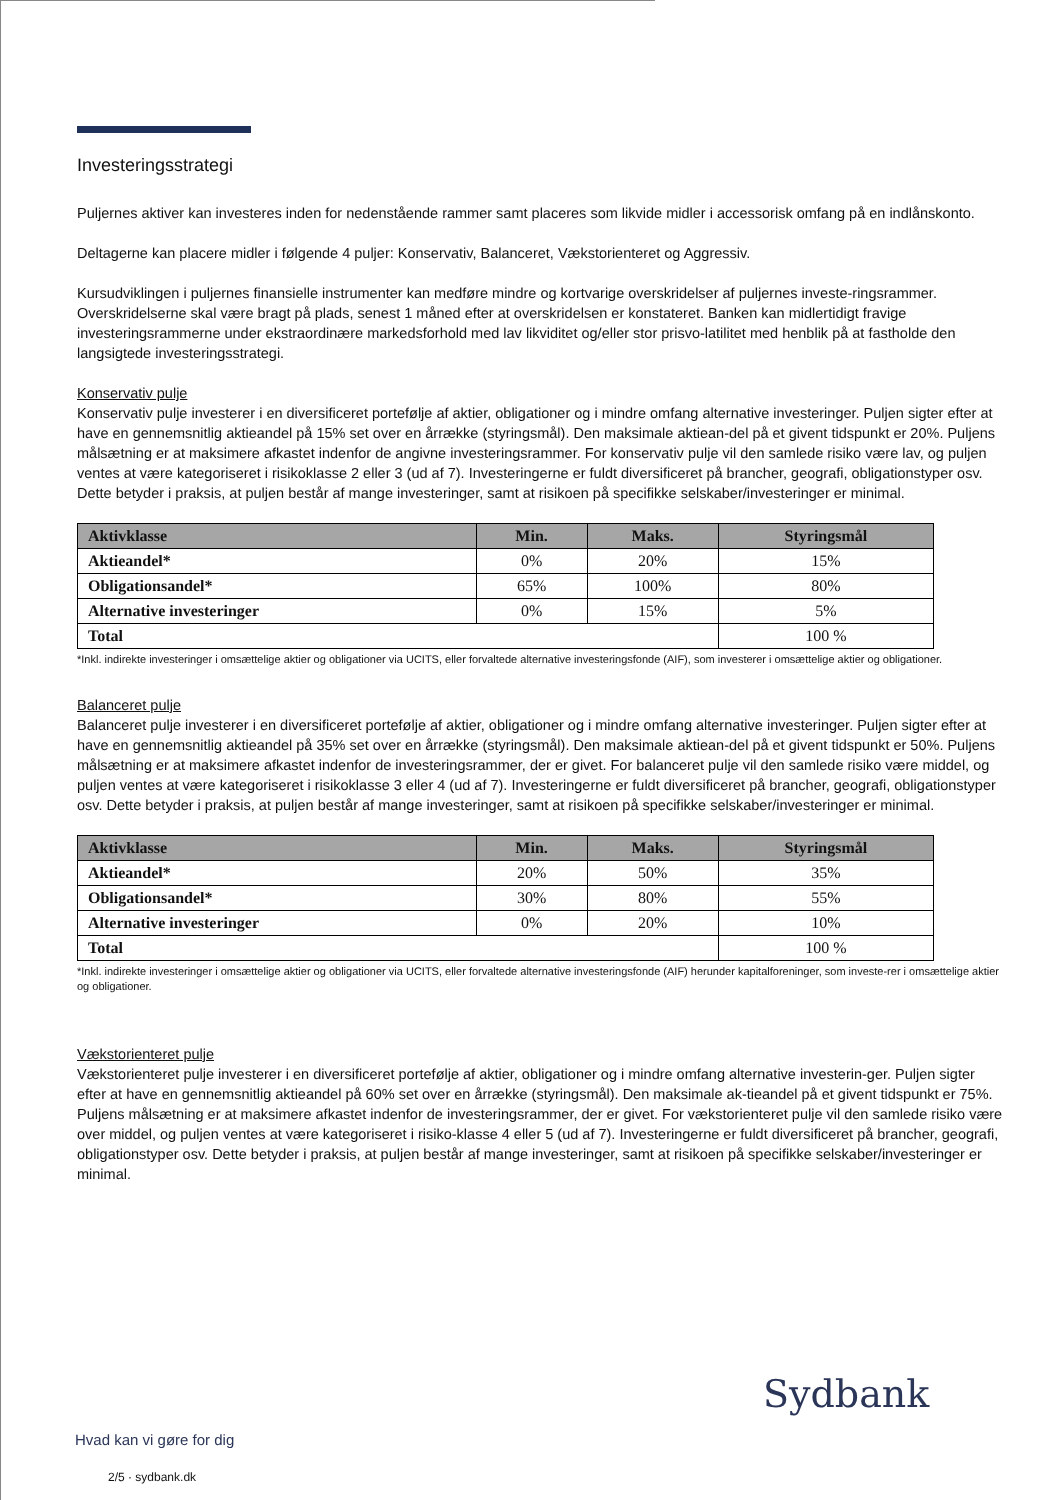Investeringsstrategi
Puljernes aktiver kan investeres inden for nedenstående rammer samt placeres som likvide midler i accessorisk omfang på en indlånskonto.
Deltagerne kan placere midler i følgende 4 puljer: Konservativ, Balanceret, Vækstorienteret og Aggressiv.
Kursudviklingen i puljernes finansielle instrumenter kan medføre mindre og kortvarige overskridelser af puljernes investe-ringsrammer. Overskridelserne skal være bragt på plads, senest 1 måned efter at overskridelsen er konstateret. Banken kan midlertidigt fravige investeringsrammerne under ekstraordinære markedsforhold med lav likviditet og/eller stor prisvo-latilitet med henblik på at fastholde den langsigtede investeringsstrategi.
Konservativ pulje
Konservativ pulje investerer i en diversificeret portefølje af aktier, obligationer og i mindre omfang alternative investeringer. Puljen sigter efter at have en gennemsnitlig aktieandel på 15% set over en årrække (styringsmål). Den maksimale aktiean-del på et givent tidspunkt er 20%. Puljens målsætning er at maksimere afkastet indenfor de angivne investeringsrammer. For konservativ pulje vil den samlede risiko være lav, og puljen ventes at være kategoriseret i risikoklasse 2 eller 3 (ud af 7). Investeringerne er fuldt diversificeret på brancher, geografi, obligationstyper osv. Dette betyder i praksis, at puljen består af mange investeringer, samt at risikoen på specifikke selskaber/investeringer er minimal.
| Aktivklasse | Min. | Maks. | Styringsmål |
| --- | --- | --- | --- |
| Aktieandel* | 0% | 20% | 15% |
| Obligationsandel* | 65% | 100% | 80% |
| Alternative investeringer | 0% | 15% | 5% |
| Total | | | 100 % |
*Inkl. indirekte investeringer i omsættelige aktier og obligationer via UCITS, eller forvaltede alternative investeringsfonde (AIF), som investerer i omsættelige aktier og obligationer.
Balanceret pulje
Balanceret pulje investerer i en diversificeret portefølje af aktier, obligationer og i mindre omfang alternative investeringer. Puljen sigter efter at have en gennemsnitlig aktieandel på 35% set over en årrække (styringsmål). Den maksimale aktiean-del på et givent tidspunkt er 50%. Puljens målsætning er at maksimere afkastet indenfor de investeringsrammer, der er givet. For balanceret pulje vil den samlede risiko være middel, og puljen ventes at være kategoriseret i risikoklasse 3 eller 4 (ud af 7). Investeringerne er fuldt diversificeret på brancher, geografi, obligationstyper osv. Dette betyder i praksis, at puljen består af mange investeringer, samt at risikoen på specifikke selskaber/investeringer er minimal.
| Aktivklasse | Min. | Maks. | Styringsmål |
| --- | --- | --- | --- |
| Aktieandel* | 20% | 50% | 35% |
| Obligationsandel* | 30% | 80% | 55% |
| Alternative investeringer | 0% | 20% | 10% |
| Total | | | 100 % |
*Inkl. indirekte investeringer i omsættelige aktier og obligationer via UCITS, eller forvaltede alternative investeringsfonde (AIF) herunder kapitalforeninger, som investe-rer i omsættelige aktier og obligationer.
Vækstorienteret pulje
Vækstorienteret pulje investerer i en diversificeret portefølje af aktier, obligationer og i mindre omfang alternative investerin-ger. Puljen sigter efter at have en gennemsnitlig aktieandel på 60% set over en årrække (styringsmål). Den maksimale ak-tieandel på et givent tidspunkt er 75%. Puljens målsætning er at maksimere afkastet indenfor de investeringsrammer, der er givet. For vækstorienteret pulje vil den samlede risiko være over middel, og puljen ventes at være kategoriseret i risiko-klasse 4 eller 5 (ud af 7). Investeringerne er fuldt diversificeret på brancher, geografi, obligationstyper osv. Dette betyder i praksis, at puljen består af mange investeringer, samt at risikoen på specifikke selskaber/investeringer er minimal.
Sydbank
Hvad kan vi gøre for dig
2/5 · sydbank.dk